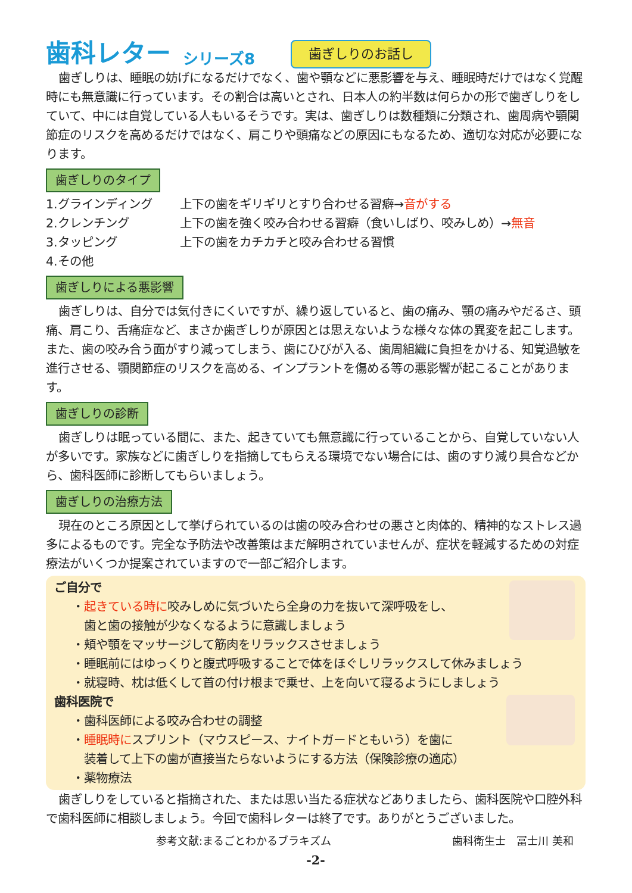歯科レター シリーズ8 歯ぎしりのお話し
歯ぎしりは、睡眠の妨げになるだけでなく、歯や顎などに悪影響を与え、睡眠時だけではなく覚醒時にも無意識に行っています。その割合は高いとされ、日本人の約半数は何らかの形で歯ぎしりをしていて、中には自覚している人もいるそうです。実は、歯ぎしりは数種類に分類され、歯周病や顎関節症のリスクを高めるだけではなく、肩こりや頭痛などの原因にもなるため、適切な対応が必要になります。
歯ぎしりのタイプ
1.グラインディング
上下の歯をギリギリとすり合わせる習癖→音がする
2.クレンチング
上下の歯を強く咬み合わせる習癖（食いしばり、咬みしめ）→無音
3.タッピング
上下の歯をカチカチと咬み合わせる習慣
4.その他
歯ぎしりによる悪影響
歯ぎしりは、自分では気付きにくいですが、繰り返していると、歯の痛み、顎の痛みやだるさ、頭痛、肩こり、舌痛症など、まさか歯ぎしりが原因とは思えないような様々な体の異変を起こします。また、歯の咬み合う面がすり減ってしまう、歯にひびが入る、歯周組織に負担をかける、知覚過敏を進行させる、顎関節症のリスクを高める、インプラントを傷める等の悪影響が起こることがあります。
歯ぎしりの診断
歯ぎしりは眠っている間に、また、起きていても無意識に行っていることから、自覚していない人が多いです。家族などに歯ぎしりを指摘してもらえる環境でない場合には、歯のすり減り具合などから、歯科医師に診断してもらいましょう。
歯ぎしりの治療方法
現在のところ原因として挙げられているのは歯の咬み合わせの悪さと肉体的、精神的なストレス過多によるものです。完全な予防法や改善策はまだ解明されていませんが、症状を軽減するための対症療法がいくつか提案されていますので一部ご紹介します。
ご自分で
・起きている時に咬みしめに気づいたら全身の力を抜いて深呼吸をし、
　歯と歯の接触が少なくなるように意識しましょう
・頬や顎をマッサージして筋肉をリラックスさせましょう
・睡眠前にはゆっくりと腹式呼吸することで体をほぐしリラックスして休みましょう
・就寝時、枕は低くして首の付け根まで乗せ、上を向いて寝るようにしましょう
歯科医院で
・歯科医師による咬み合わせの調整
・睡眠時にスプリント（マウスピース、ナイトガードともいう）を歯に
　装着して上下の歯が直接当たらないようにする方法（保険診療の適応）
・薬物療法
歯ぎしりをしていると指摘された、または思い当たる症状などありましたら、歯科医院や口腔外科で歯科医師に相談しましょう。今回で歯科レターは終了です。ありがとうございました。
参考文献:まるごとわかるブラキズム 歯科衛生士　冨士川 美和
-2-